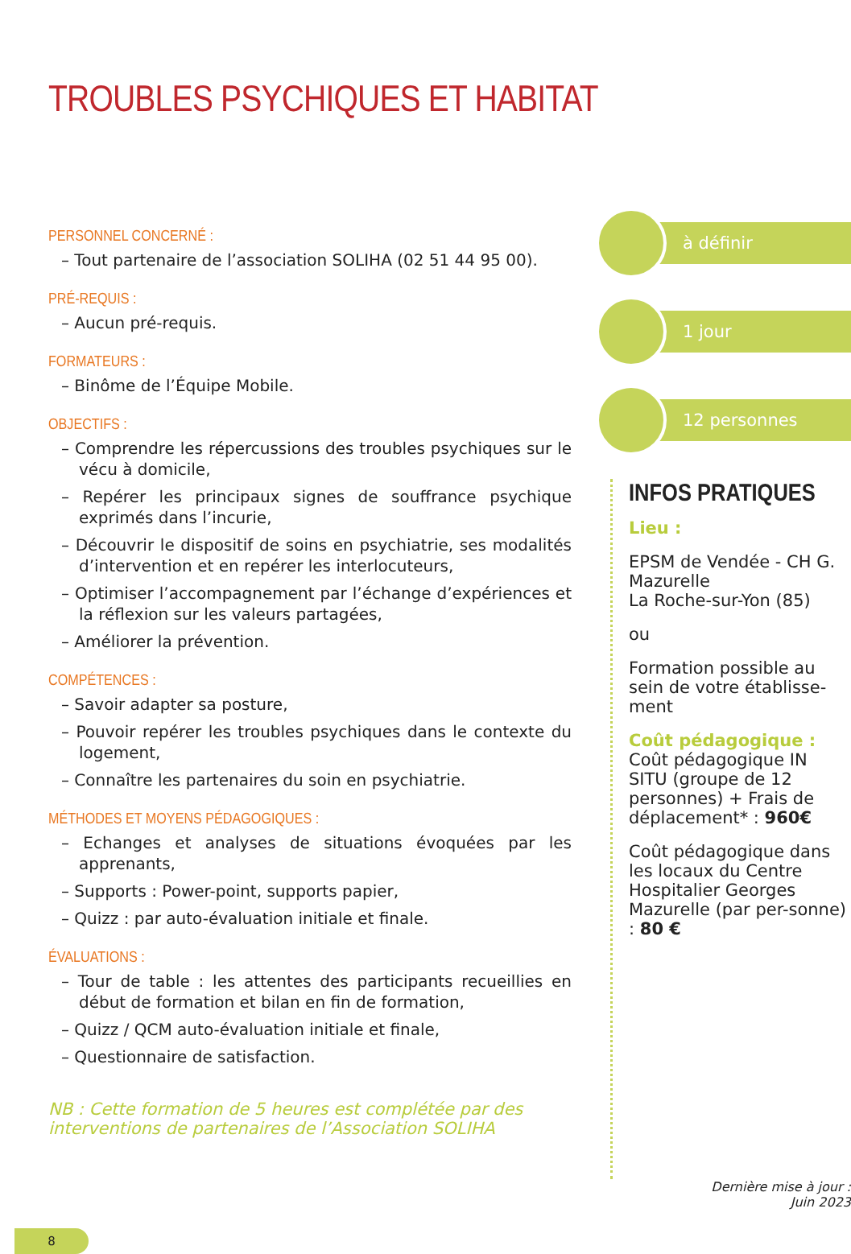TROUBLES PSYCHIQUES ET HABITAT
PERSONNEL CONCERNÉ :
– Tout partenaire de l’association SOLIHA (02 51 44 95 00).
PRÉ-REQUIS :
– Aucun pré-requis.
FORMATEURS :
– Binôme de l’Équipe Mobile.
OBJECTIFS :
– Comprendre les répercussions des troubles psychiques sur le vécu à domicile,
– Repérer les principaux signes de souffrance psychique exprimés dans l’incurie,
– Découvrir le dispositif de soins en psychiatrie, ses modalités d’intervention et en repérer les interlocuteurs,
– Optimiser l’accompagnement par l’échange d’expériences et la réflexion sur les valeurs partagées,
– Améliorer la prévention.
COMPÉTENCES :
– Savoir adapter sa posture,
– Pouvoir repérer les troubles psychiques dans le contexte du logement,
– Connaître les partenaires du soin en psychiatrie.
MÉTHODES ET MOYENS PÉDAGOGIQUES :
– Echanges et analyses de situations évoquées par les apprenants,
– Supports : Power-point, supports papier,
– Quizz : par auto-évaluation initiale et finale.
ÉVALUATIONS :
– Tour de table : les attentes des participants recueillies en début de formation et bilan en fin de formation,
– Quizz / QCM auto-évaluation initiale et finale,
– Questionnaire de satisfaction.
NB : Cette formation de 5 heures est complétée par des interventions de partenaires de l’Association SOLIHA
à définir
1 jour
12 personnes
INFOS PRATIQUES
Lieu :
EPSM de Vendée - CH G. Mazurelle
La Roche-sur-Yon (85)
ou
Formation possible au sein de votre établisse-ment
Coût pédagogique :
Coût pédagogique IN SITU (groupe de 12 personnes) + Frais de déplacement* : 960€
Coût pédagogique dans les locaux du Centre Hospitalier Georges Mazurelle (par per-sonne) : 80 €
Dernière mise à jour :
Juin 2023
8